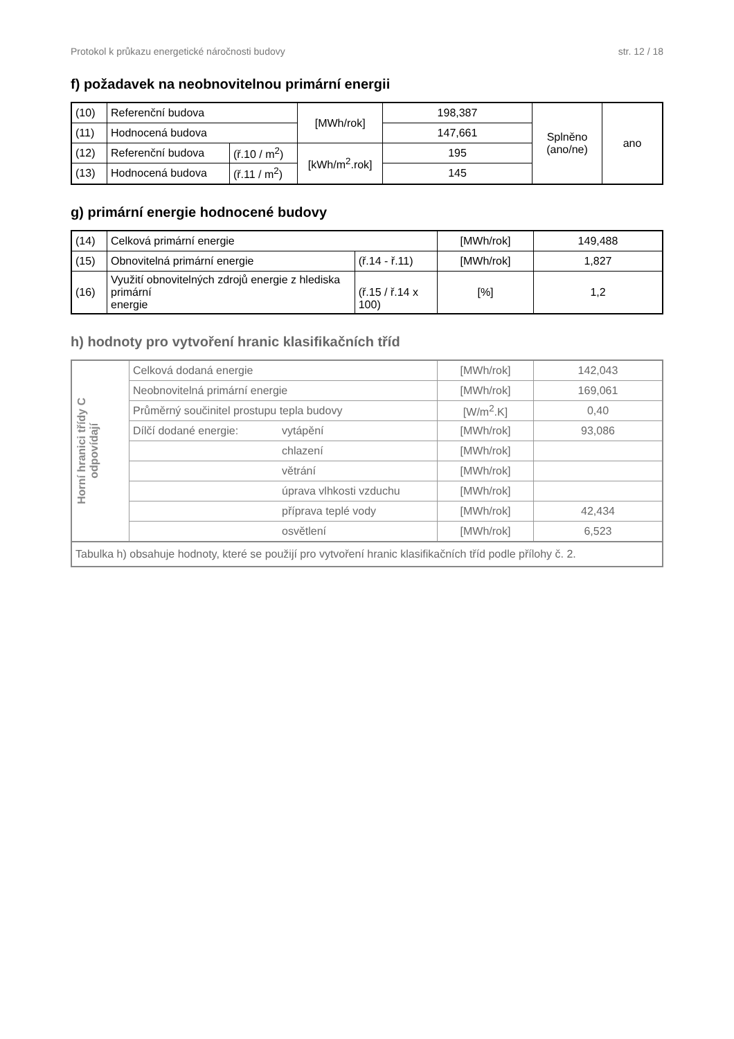Protokol k průkazu energetické náročnosti budovy str. 12 / 18
f) požadavek na neobnovitelnou primární energii
| (10) | Referenční budova | | [MWh/rok] | 198,387 | Splněno (ano/ne) | ano |
| (11) | Hodnocená budova | | | 147,661 | | |
| (12) | Referenční budova | (ř.10 / m<sup>2</sup>) | [kWh/m<sup>2</sup>.rok] | 195 | | |
| (13) | Hodnocená budova | (ř.11 / m<sup>2</sup>) | | 145 | | |
g) primární energie hodnocené budovy
| (14) | Celková primární energie | | [MWh/rok] | 149,488 |
| (15) | Obnovitelná primární energie | (ř.14 - ř.11) | [MWh/rok] | 1,827 |
| (16) | Využití obnovitelných zdrojů energie z hlediska primární energie | (ř.15 / ř.14 x 100) | [%] | 1,2 |
h) hodnoty pro vytvoření hranic klasifikačních tříd
| Horní hranici třídy C odpovídají | Celková dodaná energie | | [MWh/rok] | 142,043 |
| | Neobnovitelná primární energie | | [MWh/rok] | 169,061 |
| | Průměrný součinitel prostupu tepla budovy | | [W/m<sup>2</sup>.K] | 0,40 |
| | Dílčí dodané energie: | vytápění | [MWh/rok] | 93,086 |
| | | chlazení | [MWh/rok] | |
| | | větrání | [MWh/rok] | |
| | | úprava vlhkosti vzduchu | [MWh/rok] | |
| | | příprava teplé vody | [MWh/rok] | 42,434 |
| | | osvětlení | [MWh/rok] | 6,523 |
| Tabulka h) obsahuje hodnoty, které se použijí pro vytvoření hranic klasifikačních tříd podle přílohy č. 2. | | | | |